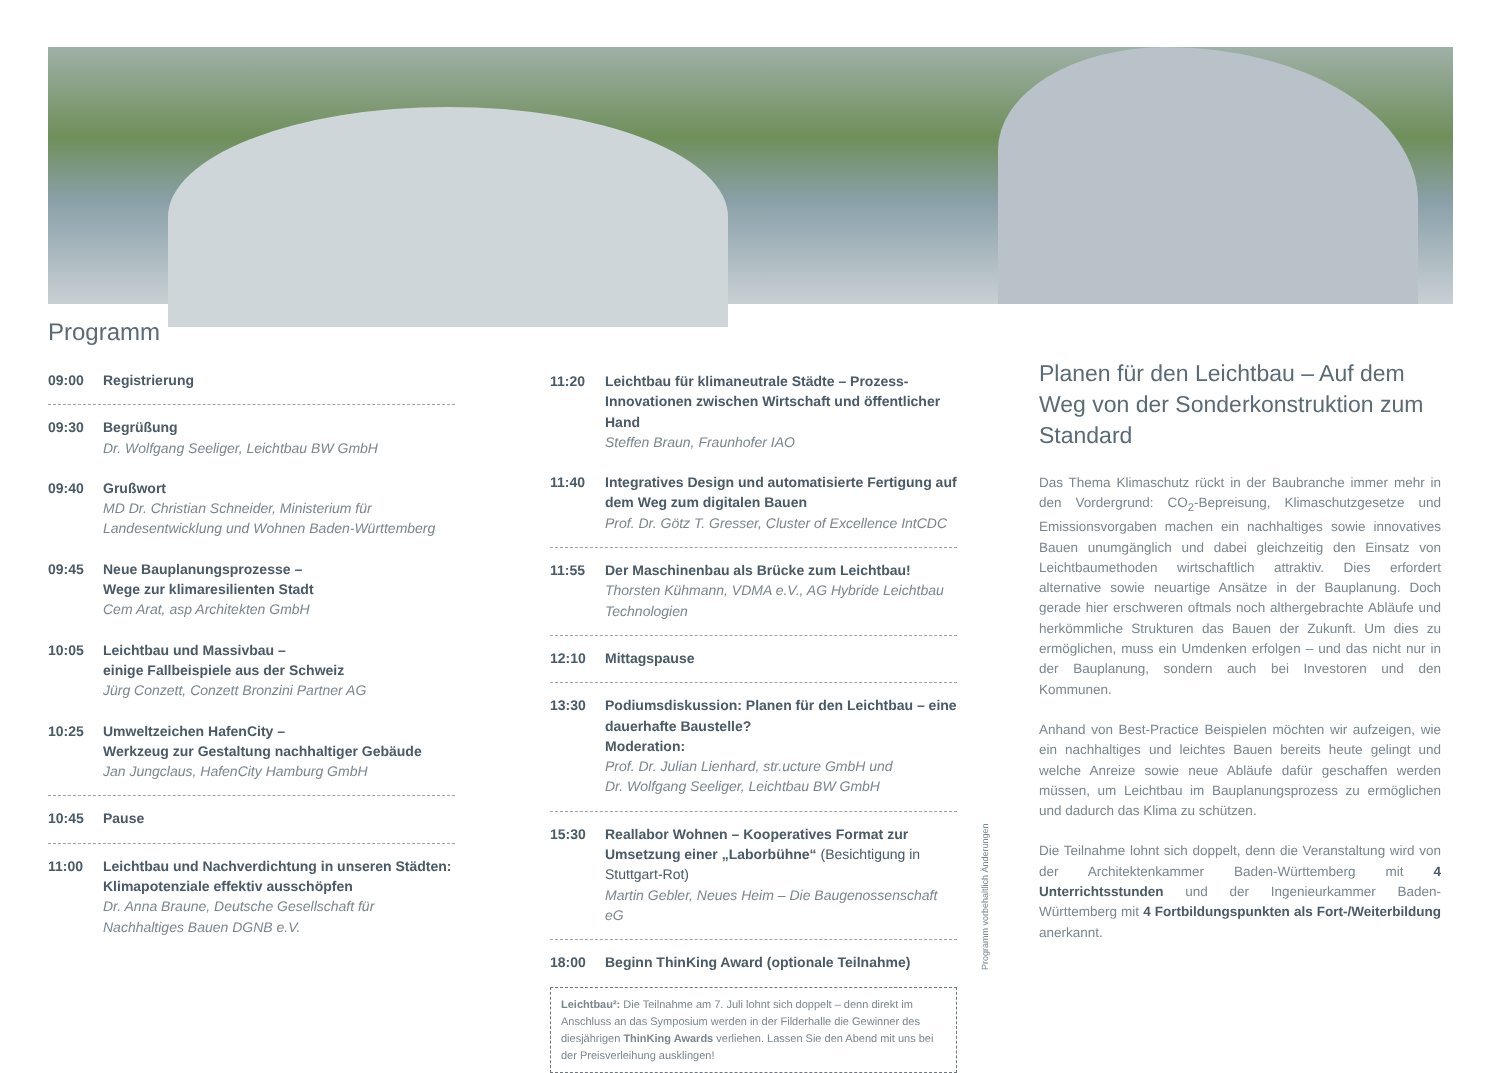Programm
09:00 Registrierung
09:30 Begrüßung
Dr. Wolfgang Seeliger, Leichtbau BW GmbH
09:40 Grußwort
MD Dr. Christian Schneider, Ministerium für Landesentwicklung und Wohnen Baden-Württemberg
09:45 Neue Bauplanungsprozesse –
Wege zur klimaresilienten Stadt
Cem Arat, asp Architekten GmbH
10:05 Leichtbau und Massivbau –
einige Fallbeispiele aus der Schweiz
Jürg Conzett, Conzett Bronzini Partner AG
10:25 Umweltzeichen HafenCity –
Werkzeug zur Gestaltung nachhaltiger Gebäude
Jan Jungclaus, HafenCity Hamburg GmbH
10:45 Pause
11:00 Leichtbau und Nachverdichtung in unseren Städten: Klimapotenziale effektiv ausschöpfen
Dr. Anna Braune, Deutsche Gesellschaft für Nachhaltiges Bauen DGNB e.V.
11:20 Leichtbau für klimaneutrale Städte – Prozess-Innovationen zwischen Wirtschaft und öffentlicher Hand
Steffen Braun, Fraunhofer IAO
11:40 Integratives Design und automatisierte Fertigung auf dem Weg zum digitalen Bauen
Prof. Dr. Götz T. Gresser, Cluster of Excellence IntCDC
11:55 Der Maschinenbau als Brücke zum Leichtbau!
Thorsten Kühmann, VDMA e.V., AG Hybride Leichtbau Technologien
12:10 Mittagspause
13:30 Podiumsdiskussion: Planen für den Leichtbau – eine dauerhafte Baustelle?
Moderation:
Prof. Dr. Julian Lienhard, str.ucture GmbH und
Dr. Wolfgang Seeliger, Leichtbau BW GmbH
15:30 Reallabor Wohnen – Kooperatives Format zur Umsetzung einer „Laborbühne“ (Besichtigung in Stuttgart-Rot)
Martin Gebler, Neues Heim – Die Baugenossenschaft eG
18:00 Beginn ThinKing Award (optionale Teilnahme)
Leichtbau²: Die Teilnahme am 7. Juli lohnt sich doppelt – denn direkt im Anschluss an das Symposium werden in der Filderhalle die Gewinner des diesjährigen ThinKing Awards verliehen. Lassen Sie den Abend mit uns bei der Preisverleihung ausklingen!
Planen für den Leichtbau – Auf dem Weg von der Sonderkonstruktion zum Standard
Das Thema Klimaschutz rückt in der Baubranche immer mehr in den Vordergrund: CO<sub>2</sub>-Bepreisung, Klimaschutzgesetze und Emissionsvorgaben machen ein nachhaltiges sowie innovatives Bauen unumgänglich und dabei gleichzeitig den Einsatz von Leichtbaumethoden wirtschaftlich attraktiv. Dies erfordert alternative sowie neuartige Ansätze in der Bauplanung. Doch gerade hier erschweren oftmals noch althergebrachte Abläufe und herkömmliche Strukturen das Bauen der Zukunft. Um dies zu ermöglichen, muss ein Umdenken erfolgen – und das nicht nur in der Bauplanung, sondern auch bei Investoren und den Kommunen.
Anhand von Best-Practice Beispielen möchten wir aufzeigen, wie ein nachhaltiges und leichtes Bauen bereits heute gelingt und welche Anreize sowie neue Abläufe dafür geschaffen werden müssen, um Leichtbau im Bauplanungsprozess zu ermöglichen und dadurch das Klima zu schützen.
Die Teilnahme lohnt sich doppelt, denn die Veranstaltung wird von der Architektenkammer Baden-Württemberg mit 4 Unterrichtsstunden und der Ingenieurkammer Baden-Württemberg mit 4 Fortbildungspunkten als Fort-/Weiterbildung anerkannt.
Programm vorbehaltlich Änderungen